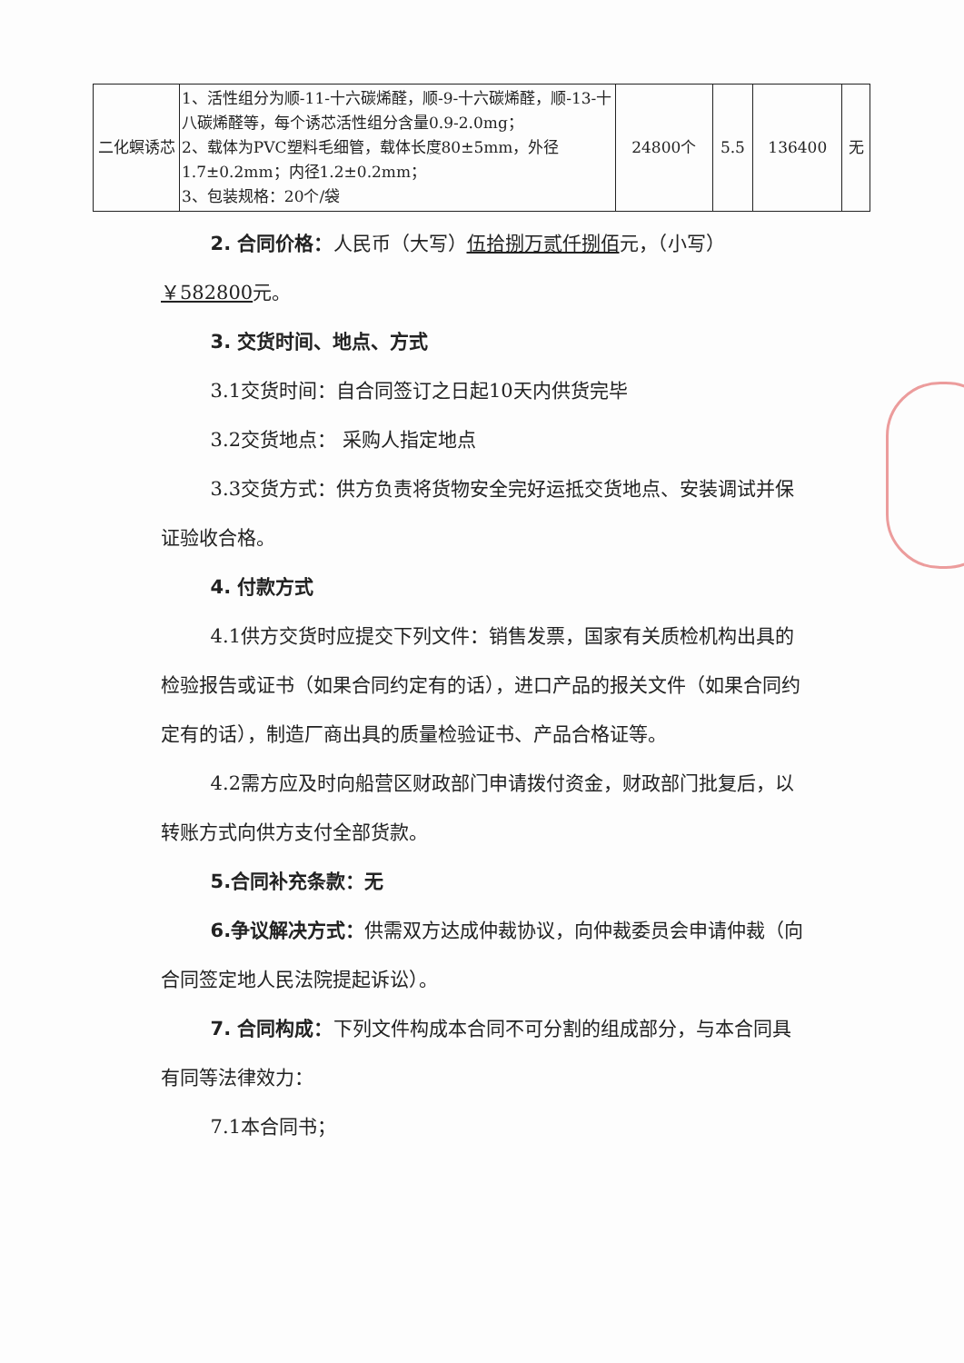| 二化螟诱芯 | 1、活性组分为顺-11-十六碳烯醛，顺-9-十六碳烯醛，顺-13-十八碳烯醛等，每个诱芯活性组分含量0.9-2.0mg； 2、载体为PVC塑料毛细管，载体长度80±5mm，外径1.7±0.2mm；内径1.2±0.2mm； 3、包装规格：20个/袋 | 24800个 | 5.5 | 136400 | 无 |
2. 合同价格：人民币（大写）伍拾捌万贰仟捌佰元，（小写）
￥582800元。
3. 交货时间、地点、方式
3.1交货时间：自合同签订之日起10天内供货完毕
3.2交货地点： 采购人指定地点
3.3交货方式：供方负责将货物安全完好运抵交货地点、安装调试并保证验收合格。
4. 付款方式
4.1供方交货时应提交下列文件：销售发票，国家有关质检机构出具的检验报告或证书（如果合同约定有的话），进口产品的报关文件（如果合同约定有的话），制造厂商出具的质量检验证书、产品合格证等。
4.2需方应及时向船营区财政部门申请拨付资金，财政部门批复后，以转账方式向供方支付全部货款。
5.合同补充条款：无
6.争议解决方式：供需双方达成仲裁协议，向仲裁委员会申请仲裁（向合同签定地人民法院提起诉讼）。
7. 合同构成：下列文件构成本合同不可分割的组成部分，与本合同具有同等法律效力：
7.1本合同书；